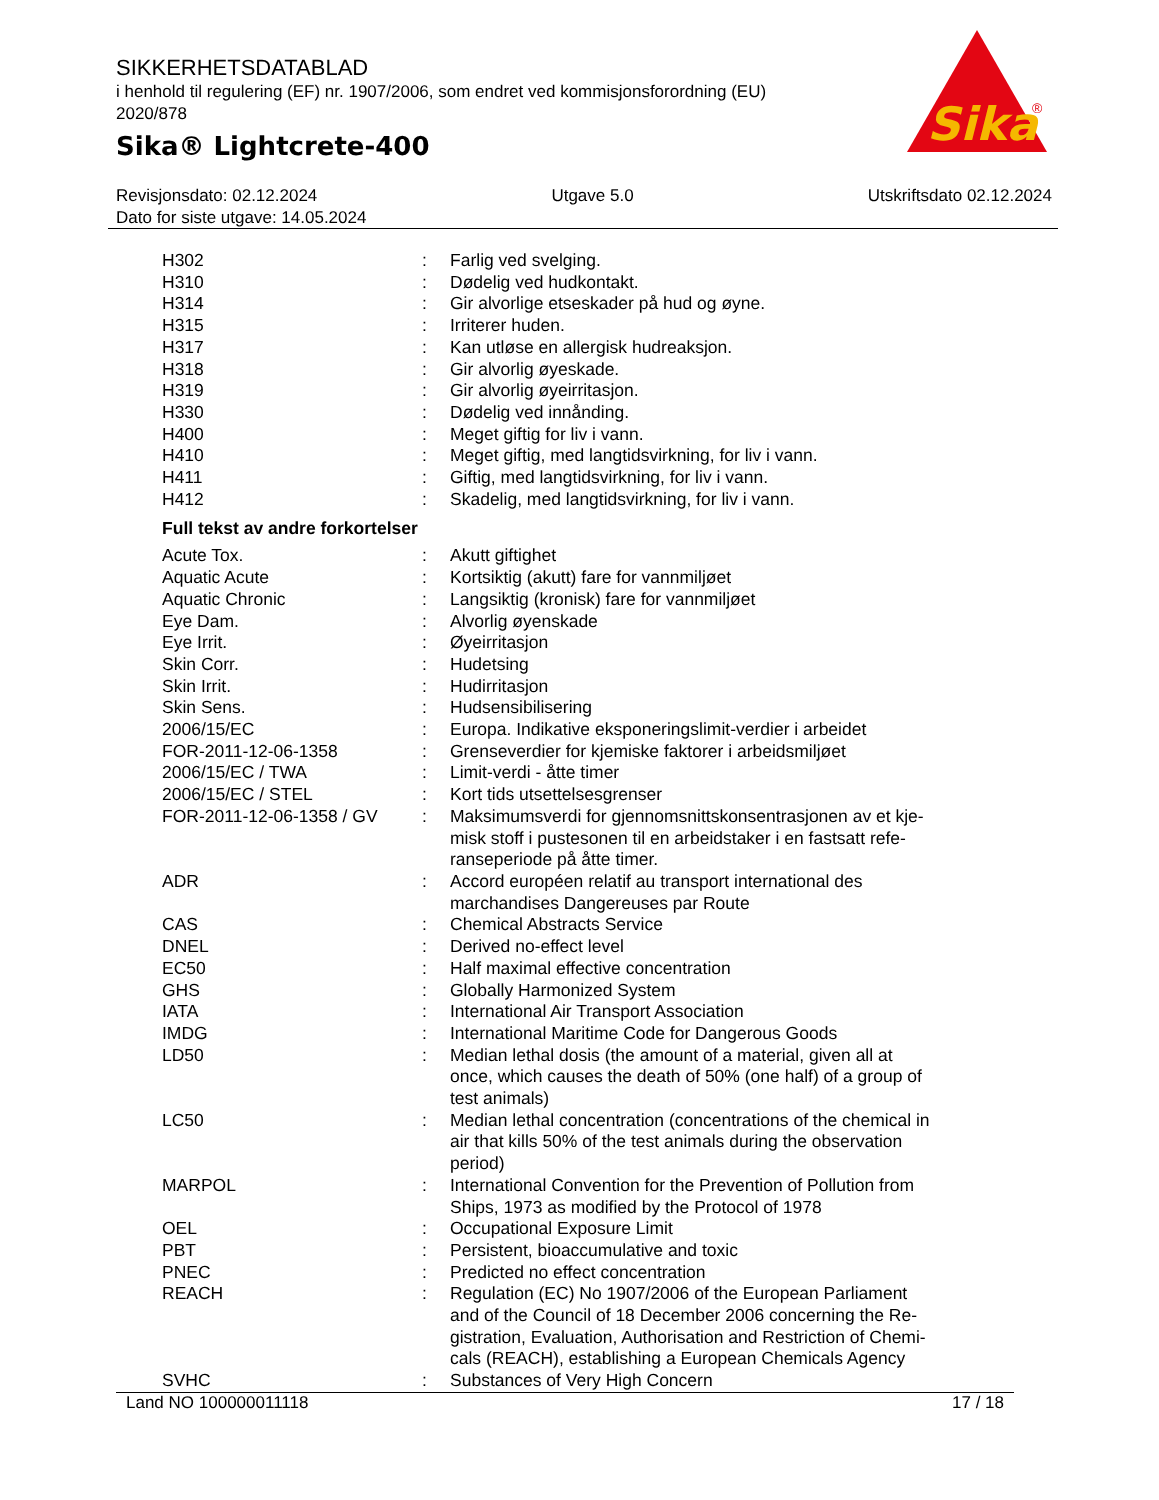SIKKERHETSDATABLAD
i henhold til regulering (EF) nr. 1907/2006, som endret ved kommisjonsforordning (EU) 2020/878
Sika® Lightcrete-400
Sika
®
Revisjonsdato: 02.12.2024 Utgave 5.0 Utskriftsdato 02.12.2024
Dato for siste utgave: 14.05.2024
| H302 | : | Farlig ved svelging. |
| H310 | : | Dødelig ved hudkontakt. |
| H314 | : | Gir alvorlige etseskader på hud og øyne. |
| H315 | : | Irriterer huden. |
| H317 | : | Kan utløse en allergisk hudreaksjon. |
| H318 | : | Gir alvorlig øyeskade. |
| H319 | : | Gir alvorlig øyeirritasjon. |
| H330 | : | Dødelig ved innånding. |
| H400 | : | Meget giftig for liv i vann. |
| H410 | : | Meget giftig, med langtidsvirkning, for liv i vann. |
| H411 | : | Giftig, med langtidsvirkning, for liv i vann. |
| H412 | : | Skadelig, med langtidsvirkning, for liv i vann. |
Full tekst av andre forkortelser
| Acute Tox. | : | Akutt giftighet |
| Aquatic Acute | : | Kortsiktig (akutt) fare for vannmiljøet |
| Aquatic Chronic | : | Langsiktig (kronisk) fare for vannmiljøet |
| Eye Dam. | : | Alvorlig øyenskade |
| Eye Irrit. | : | Øyeirritasjon |
| Skin Corr. | : | Hudetsing |
| Skin Irrit. | : | Hudirritasjon |
| Skin Sens. | : | Hudsensibilisering |
| 2006/15/EC | : | Europa. Indikative eksponeringslimit-verdier i arbeidet |
| FOR-2011-12-06-1358 | : | Grenseverdier for kjemiske faktorer i arbeidsmiljøet |
| 2006/15/EC / TWA | : | Limit-verdi - åtte timer |
| 2006/15/EC / STEL | : | Kort tids utsettelsesgrenser |
| FOR-2011-12-06-1358 / GV | : | Maksimumsverdi for gjennomsnittskonsentrasjonen av et kje- misk stoff i pustesonen til en arbeidstaker i en fastsatt refe- ranseperiode på åtte timer. |
| ADR | : | Accord européen relatif au transport international des marchandises Dangereuses par Route |
| CAS | : | Chemical Abstracts Service |
| DNEL | : | Derived no-effect level |
| EC50 | : | Half maximal effective concentration |
| GHS | : | Globally Harmonized System |
| IATA | : | International Air Transport Association |
| IMDG | : | International Maritime Code for Dangerous Goods |
| LD50 | : | Median lethal dosis (the amount of a material, given all at once, which causes the death of 50% (one half) of a group of test animals) |
| LC50 | : | Median lethal concentration (concentrations of the chemical in air that kills 50% of the test animals during the observation period) |
| MARPOL | : | International Convention for the Prevention of Pollution from Ships, 1973 as modified by the Protocol of 1978 |
| OEL | : | Occupational Exposure Limit |
| PBT | : | Persistent, bioaccumulative and toxic |
| PNEC | : | Predicted no effect concentration |
| REACH | : | Regulation (EC) No 1907/2006 of the European Parliament and of the Council of 18 December 2006 concerning the Re- gistration, Evaluation, Authorisation and Restriction of Chemi- cals (REACH), establishing a European Chemicals Agency |
| SVHC | : | Substances of Very High Concern |
Land NO 100000011118 17 / 18